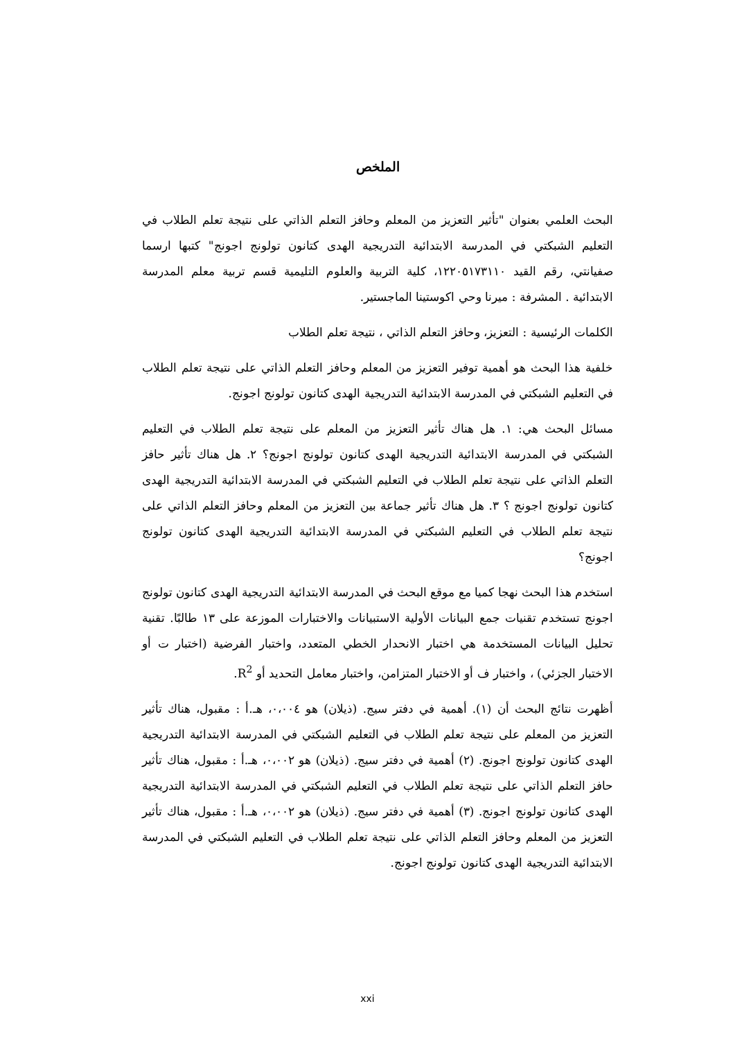الملخص
البحث العلمي بعنوان "تأثير التعزيز من المعلم وحافز التعلم الذاتي على نتيجة تعلم الطلاب في التعليم الشبكتي في المدرسة الابتدائية التدريجية الهدى كتانون تولونج اجونج" كتبها ارسما صفيانتي، رقم القيد ١٢٢٠٥١٧٣١١٠، كلية التربية والعلوم التليمية قسم تربية معلم المدرسة الابتدائية . المشرفة : ميرنا وحي اكوستينا الماجستير.
الكلمات الرئيسية : التعزيز، وحافز التعلم الذاتي ، نتيجة تعلم الطلاب
خلفية هذا البحث هو أهمية توفير التعزيز من المعلم وحافز التعلم الذاتي على نتيجة تعلم الطلاب في التعليم الشبكتي في المدرسة الابتدائية التدريجية الهدى كتانون تولونج اجونج.
مسائل البحث هي: ١. هل هناك تأثير التعزيز من المعلم على نتيجة تعلم الطلاب في التعليم الشبكتي في المدرسة الابتدائية التدريجية الهدى كتانون تولونج اجونج؟ ٢. هل هناك تأثير حافز التعلم الذاتي على نتيجة تعلم الطلاب في التعليم الشبكتي في المدرسة الابتدائية التدريجية الهدى كتانون تولونج اجونج ؟ ٣. هل هناك تأثير جماعة بين التعزيز من المعلم وحافز التعلم الذاتي على نتيجة تعلم الطلاب في التعليم الشبكتي في المدرسة الابتدائية التدريجية الهدى كتانون تولونج اجونج؟
استخدم هذا البحث نهجا كميا مع موقع البحث في المدرسة الابتدائية التدريجية الهدى كتانون تولونج اجونج تستخدم تقنيات جمع البيانات الأولية الاستبيانات والاختبارات الموزعة على ١٣ طالبًا. تقنية تحليل البيانات المستخدمة هي اختبار الانحدار الخطي المتعدد، واختبار الفرضية (اختبار ت أو الاختبار الجزئي) ، واختبار ف أو الاختبار المتزامن، واختبار معامل التحديد أو R<sup>2</sup>.
أظهرت نتائج البحث أن (١). أهمية في دفتر سيج. (ذيلان) هو ٠،٠٠٤، هـ.أ : مقبول، هناك تأثير التعزيز من المعلم على نتيجة تعلم الطلاب في التعليم الشبكتي في المدرسة الابتدائية التدريجية الهدى كتانون تولونج اجونج. (٢) أهمية في دفتر سيج. (ذيلان) هو ٠،٠٠٢، هـ.أ : مقبول، هناك تأثير حافز التعلم الذاتي على نتيجة تعلم الطلاب في التعليم الشبكتي في المدرسة الابتدائية التدريجية الهدى كتانون تولونج اجونج. (٣) أهمية في دفتر سيج. (ذيلان) هو ٠،٠٠٢، هـ.أ : مقبول، هناك تأثير التعزيز من المعلم وحافز التعلم الذاتي على نتيجة تعلم الطلاب في التعليم الشبكتي في المدرسة الابتدائية التدريجية الهدى كتانون تولونج اجونج.
xxi